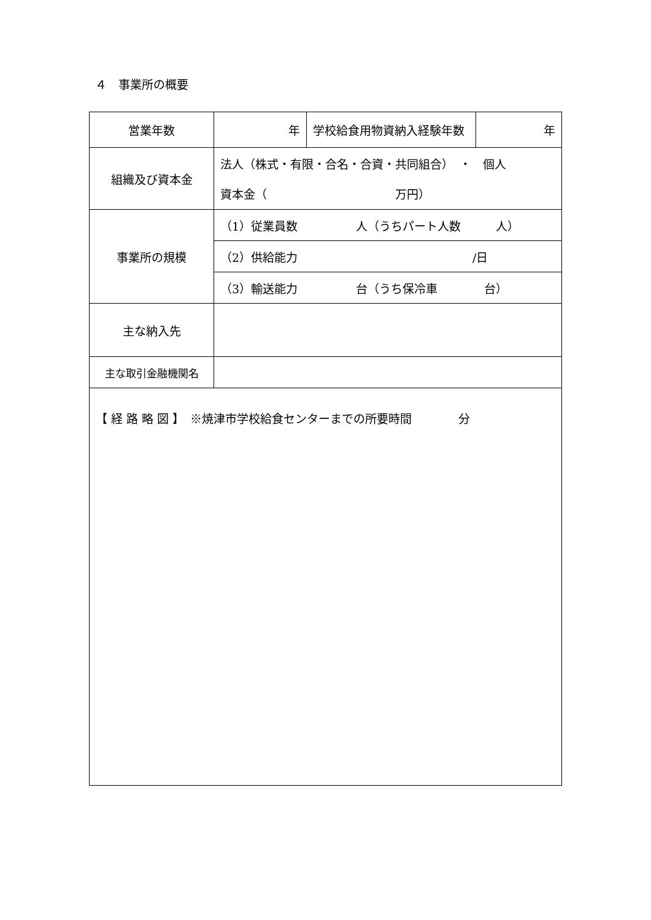４　事業所の概要
| 営業年数 | 年 | 学校給食用物資納入経験年数 | 年 |
| 組織及び資本金 | 法人（株式・有限・合名・合資・共同組合） ・ 個人 資本金（ 万円） | | |
| 事業所の規模 | （1）従業員数 人（うちパート人数 人） | | |
| | （2）供給能力 /日 | | |
| | （3）輸送能力 台（うち保冷車 台） | | |
| 主な納入先 | | | |
| 主な取引金融機関名 | | | |
| 【 経 路 略 図 】 ※焼津市学校給食センターまでの所要時間 分 | | | |